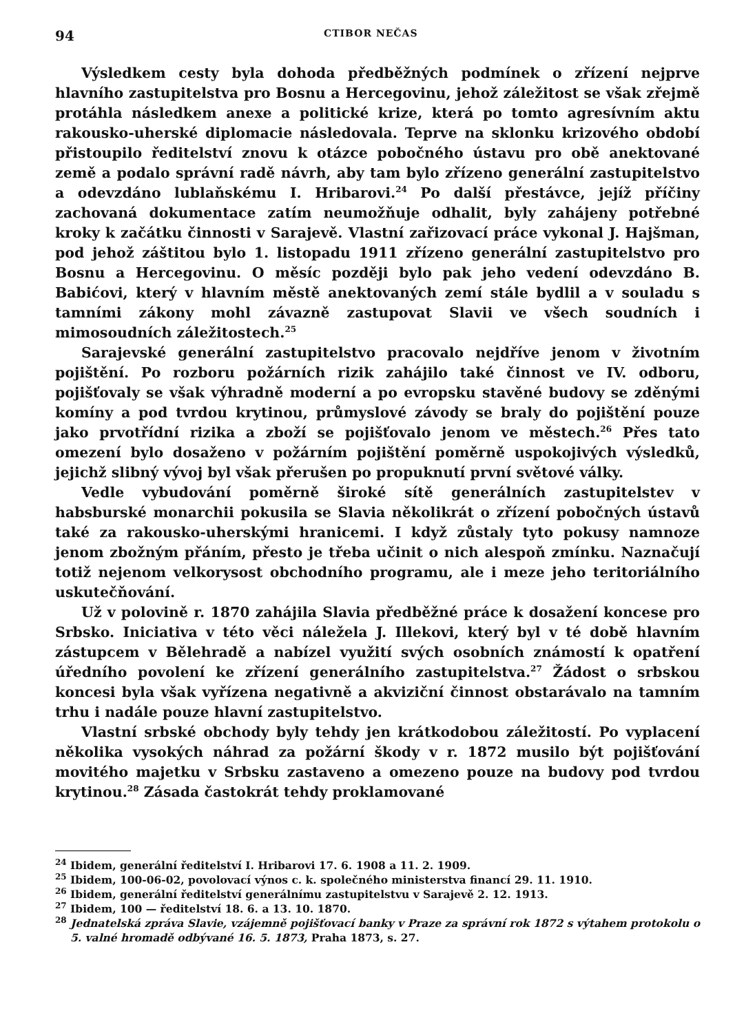94 CTIBOR NEČAS
Výsledkem cesty byla dohoda předběžných podmínek o zřízení nejprve hlavního zastupitelstva pro Bosnu a Hercegovinu, jehož záležitost se však zřejmě protáhla následkem anexe a politické krize, která po tomto agresívním aktu rakousko-uherské diplomacie následovala. Teprve na sklonku krizového období přistoupilo ředitelství znovu k otázce pobočného ústavu pro obě anektované země a podalo správní radě návrh, aby tam bylo zřízeno generální zastupitelstvo a odevzdáno lublaňskému I. Hribarovi.<sup>24</sup> Po další přestávce, jejíž příčiny zachovaná dokumentace zatím neumožňuje odhalit, byly zahájeny potřebné kroky k začátku činnosti v Sarajevě. Vlastní zařizovací práce vykonal J. Hajšman, pod jehož záštitou bylo 1. listopadu 1911 zřízeno generální zastupitelstvo pro Bosnu a Hercegovinu. O měsíc později bylo pak jeho vedení odevzdáno B. Babićovi, který v hlavním městě anektovaných zemí stále bydlil a v souladu s tamními zákony mohl závazně zastupovat Slavii ve všech soudních i mimosoudních záležitostech.<sup>25</sup>
Sarajevské generální zastupitelstvo pracovalo nejdříve jenom v životním pojištění. Po rozboru požárních rizik zahájilo také činnost ve IV. odboru, pojišťovaly se však výhradně moderní a po evropsku stavěné budovy se zděnými komíny a pod tvrdou krytinou, průmyslové závody se braly do pojištění pouze jako prvotřídní rizika a zboží se pojišťovalo jenom ve městech.<sup>26</sup> Přes tato omezení bylo dosaženo v požárním pojištění poměrně uspokojivých výsledků, jejichž slibný vývoj byl však přerušen po propuknutí první světové války.
Vedle vybudování poměrně široké sítě generálních zastupitelstev v habsburské monarchii pokusila se Slavia několikrát o zřízení pobočných ústavů také za rakousko-uherskými hranicemi. I když zůstaly tyto pokusy namnoze jenom zbožným přáním, přesto je třeba učinit o nich alespoň zmínku. Naznačují totiž nejenom velkorysost obchodního programu, ale i meze jeho teritoriálního uskutečňování.
Už v polovině r. 1870 zahájila Slavia předběžné práce k dosažení koncese pro Srbsko. Iniciativa v této věci náležela J. Illekovi, který byl v té době hlavním zástupcem v Bělehradě a nabízel využití svých osobních známostí k opatření úředního povolení ke zřízení generálního zastupitelstva.<sup>27</sup> Žádost o srbskou koncesi byla však vyřízena negativně a akviziční činnost obstarávalo na tamním trhu i nadále pouze hlavní zastupitelstvo.
Vlastní srbské obchody byly tehdy jen krátkodobou záležitostí. Po vyplacení několika vysokých náhrad za požární škody v r. 1872 musilo být pojišťování movitého majetku v Srbsku zastaveno a omezeno pouze na budovy pod tvrdou krytinou.<sup>28</sup> Zásada častokrát tehdy proklamované
<sup>24</sup> Ibidem, generální ředitelství I. Hribarovi 17. 6. 1908 a 11. 2. 1909.
<sup>25</sup> Ibidem, 100-06-02, povolovací výnos c. k. společného ministerstva financí 29. 11. 1910.
<sup>26</sup> Ibidem, generální ředitelství generálnímu zastupitelstvu v Sarajevě 2. 12. 1913.
<sup>27</sup> Ibidem, 100 — ředitelství 18. 6. a 13. 10. 1870.
<sup>28</sup> Jednatelská zpráva Slavie, vzájemně pojišťovací banky v Praze za správní rok 1872 s výtahem protokolu o 5. valné hromadě odbývané 16. 5. 1873, Praha 1873, s. 27.